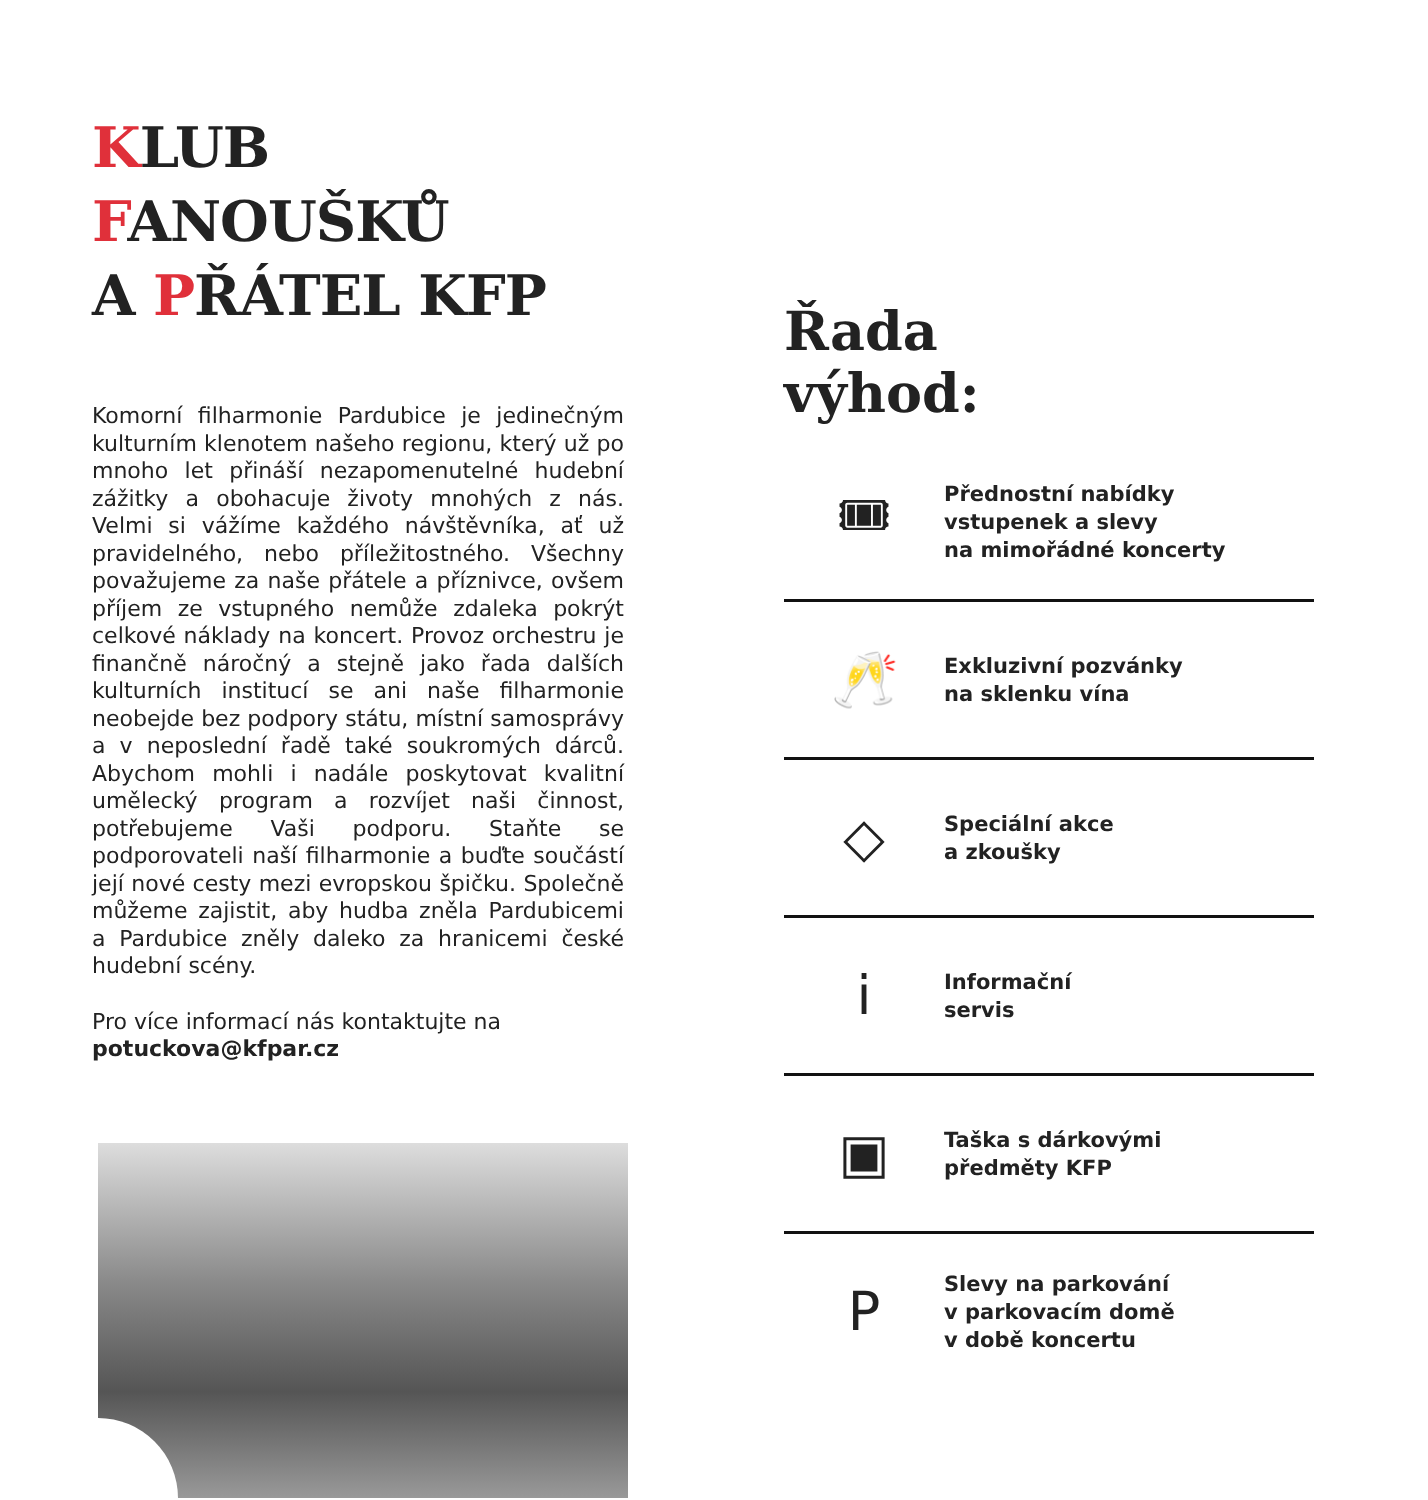KLUB FANOUŠKŮ
A PŘÁTEL KFP
Komorní filharmonie Pardubice je jedinečným kulturním klenotem našeho regionu, který už po mnoho let přináší nezapomenutelné hudební zá­žitky a obohacuje životy mnohých z nás. Velmi si vážíme každého návštěvníka, ať už pravidelné­ho, nebo příležitostného. Všechny považujeme za naše přátele a příznivce, ovšem příjem ze vstup­ného nemůže zdaleka pokrýt celkové náklady na koncert. Provoz orchestru je finančně náročný a stejně jako řada dalších kulturních institu­cí se ani naše filharmonie neobejde bez pod­pory státu, místní samosprávy a v neposlední řadě také soukromých dárců. Abychom mohli i nadále poskytovat kvalitní umělecký program a rozvíjet naši činnost, potřebujeme Vaši pod­poru. Staňte se podporovateli naší filharmonie a buďte součástí její nové cesty mezi evropskou špičku. Společně můžeme zajistit, aby hudba zněla Pardubicemi a Pardubice zněly daleko za hranicemi české hudební scény.
Pro více informací nás kontaktujte na
potuckova@kfpar.cz
Řada
výhod:
🎟
Přednostní nabídky
vstupenek a slevy
na mimořádné koncerty
🥂
Exkluzivní pozvánky
na sklenku vína
◇
Speciální akce
a zkoušky
i
Informační
servis
▣
Taška s dárkovými
předměty KFP
P
Slevy na parkování
v parkovacím domě
v době koncertu